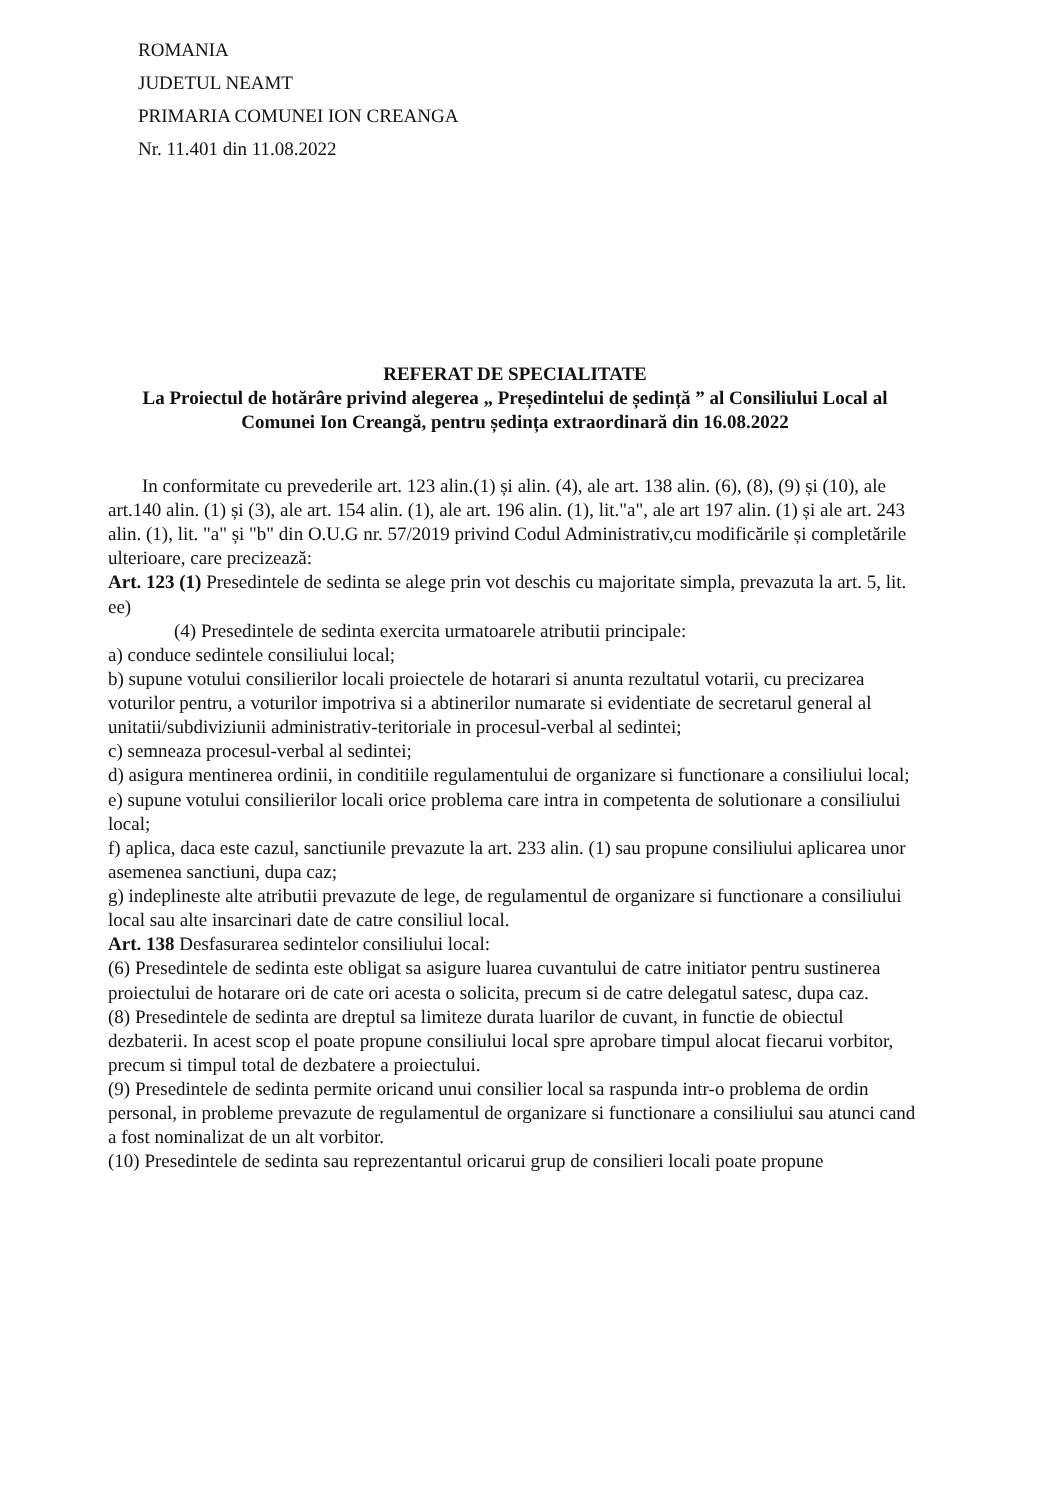ROMANIA
JUDETUL NEAMT
PRIMARIA COMUNEI ION CREANGA
Nr. 11.401 din 11.08.2022
REFERAT DE SPECIALITATE
La Proiectul de hotărâre privind alegerea „ Președintelui de ședință ” al Consiliului Local al Comunei Ion Creangă, pentru ședința extraordinară din 16.08.2022
In conformitate cu prevederile art. 123 alin.(1) și alin. (4), ale art. 138 alin. (6), (8), (9) și (10), ale art.140 alin. (1) și (3), ale art. 154 alin. (1), ale art. 196 alin. (1), lit."a", ale art 197 alin. (1) și ale art. 243 alin. (1), lit. "a" și "b" din O.U.G nr. 57/2019 privind Codul Administrativ,cu modificările și completările ulterioare, care precizează:
Art. 123 (1) Presedintele de sedinta se alege prin vot deschis cu majoritate simpla, prevazuta la art. 5, lit. ee)
(4) Presedintele de sedinta exercita urmatoarele atributii principale:
a) conduce sedintele consiliului local;
b) supune votului consilierilor locali proiectele de hotarari si anunta rezultatul votarii, cu precizarea voturilor pentru, a voturilor impotriva si a abtinerilor numarate si evidentiate de secretarul general al unitatii/subdiviziunii administrativ-teritoriale in procesul-verbal al sedintei;
c) semneaza procesul-verbal al sedintei;
d) asigura mentinerea ordinii, in conditiile regulamentului de organizare si functionare a consiliului local;
e) supune votului consilierilor locali orice problema care intra in competenta de solutionare a consiliului local;
f) aplica, daca este cazul, sanctiunile prevazute la art. 233 alin. (1) sau propune consiliului aplicarea unor asemenea sanctiuni, dupa caz;
g) indeplineste alte atributii prevazute de lege, de regulamentul de organizare si functionare a consiliului local sau alte insarcinari date de catre consiliul local.
Art. 138 Desfasurarea sedintelor consiliului local:
(6) Presedintele de sedinta este obligat sa asigure luarea cuvantului de catre initiator pentru sustinerea proiectului de hotarare ori de cate ori acesta o solicita, precum si de catre delegatul satesc, dupa caz.
(8) Presedintele de sedinta are dreptul sa limiteze durata luarilor de cuvant, in functie de obiectul dezbaterii. In acest scop el poate propune consiliului local spre aprobare timpul alocat fiecarui vorbitor, precum si timpul total de dezbatere a proiectului.
(9) Presedintele de sedinta permite oricand unui consilier local sa raspunda intr-o problema de ordin personal, in probleme prevazute de regulamentul de organizare si functionare a consiliului sau atunci cand a fost nominalizat de un alt vorbitor.
(10) Presedintele de sedinta sau reprezentantul oricarui grup de consilieri locali poate propune